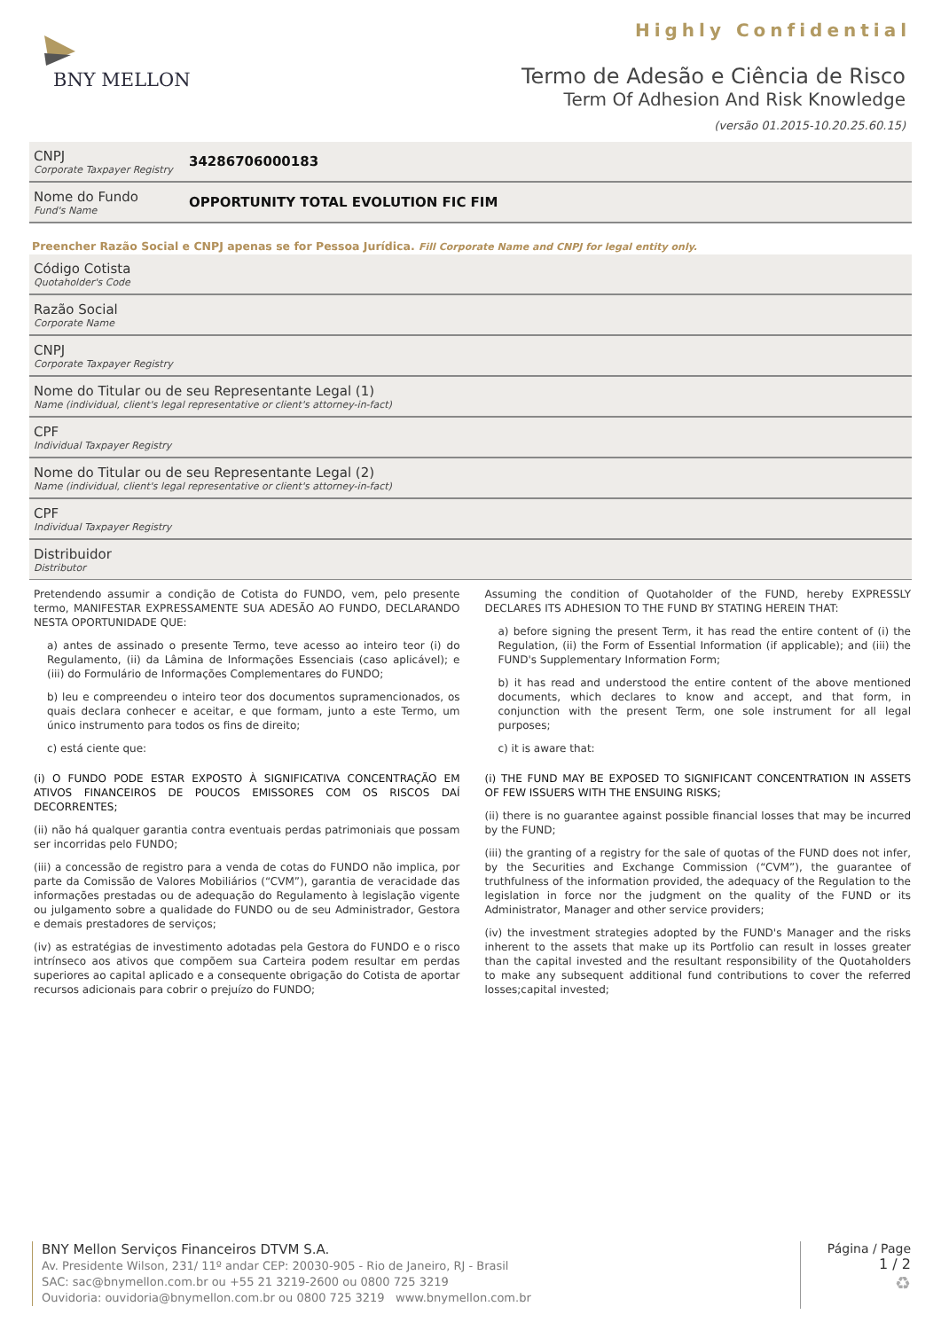BNY MELLON
Highly Confidential
Termo de Adesão e Ciência de Risco
Term Of Adhesion And Risk Knowledge
(versão 01.2015-10.20.25.60.15)
CNPJ
Corporate Taxpayer Registry
34286706000183
Nome do Fundo
Fund's Name
OPPORTUNITY TOTAL EVOLUTION FIC FIM
Preencher Razão Social e CNPJ apenas se for Pessoa Jurídica. Fill Corporate Name and CNPJ for legal entity only.
Código Cotista
Quotaholder's Code
Razão Social
Corporate Name
CNPJ
Corporate Taxpayer Registry
Nome do Titular ou de seu Representante Legal (1)
Name (individual, client's legal representative or client's attorney-in-fact)
CPF
Individual Taxpayer Registry
Nome do Titular ou de seu Representante Legal (2)
Name (individual, client's legal representative or client's attorney-in-fact)
CPF
Individual Taxpayer Registry
Distribuidor
Distributor
Pretendendo assumir a condição de Cotista do FUNDO, vem, pelo presente termo, MANIFESTAR EXPRESSAMENTE SUA ADESÃO AO FUNDO, DECLARANDO NESTA OPORTUNIDADE QUE:
a) antes de assinado o presente Termo, teve acesso ao inteiro teor (i) do Regulamento, (ii) da Lâmina de Informações Essenciais (caso aplicável); e (iii) do Formulário de Informações Complementares do FUNDO;
b) leu e compreendeu o inteiro teor dos documentos supramencionados, os quais declara conhecer e aceitar, e que formam, junto a este Termo, um único instrumento para todos os fins de direito;
c) está ciente que:
(i) O FUNDO PODE ESTAR EXPOSTO À SIGNIFICATIVA CONCENTRAÇÃO EM ATIVOS FINANCEIROS DE POUCOS EMISSORES COM OS RISCOS DAÍ DECORRENTES;
(ii) não há qualquer garantia contra eventuais perdas patrimoniais que possam ser incorridas pelo FUNDO;
(iii) a concessão de registro para a venda de cotas do FUNDO não implica, por parte da Comissão de Valores Mobiliários (“CVM”), garantia de veracidade das informações prestadas ou de adequação do Regulamento à legislação vigente ou julgamento sobre a qualidade do FUNDO ou de seu Administrador, Gestora e demais prestadores de serviços;
(iv) as estratégias de investimento adotadas pela Gestora do FUNDO e o risco intrínseco aos ativos que compõem sua Carteira podem resultar em perdas superiores ao capital aplicado e a consequente obrigação do Cotista de aportar recursos adicionais para cobrir o prejuízo do FUNDO;
Assuming the condition of Quotaholder of the FUND, hereby EXPRESSLY DECLARES ITS ADHESION TO THE FUND BY STATING HEREIN THAT:
a) before signing the present Term, it has read the entire content of (i) the Regulation, (ii) the Form of Essential Information (if applicable); and (iii) the FUND's Supplementary Information Form;
b) it has read and understood the entire content of the above mentioned documents, which declares to know and accept, and that form, in conjunction with the present Term, one sole instrument for all legal purposes;
c) it is aware that:
(i) THE FUND MAY BE EXPOSED TO SIGNIFICANT CONCENTRATION IN ASSETS OF FEW ISSUERS WITH THE ENSUING RISKS;
(ii) there is no guarantee against possible financial losses that may be incurred by the FUND;
(iii) the granting of a registry for the sale of quotas of the FUND does not infer, by the Securities and Exchange Commission (“CVM”), the guarantee of truthfulness of the information provided, the adequacy of the Regulation to the legislation in force nor the judgment on the quality of the FUND or its Administrator, Manager and other service providers;
(iv) the investment strategies adopted by the FUND's Manager and the risks inherent to the assets that make up its Portfolio can result in losses greater than the capital invested and the resultant responsibility of the Quotaholders to make any subsequent additional fund contributions to cover the referred losses;capital invested;
BNY Mellon Serviços Financeiros DTVM S.A.
Av. Presidente Wilson, 231/ 11º andar CEP: 20030-905 - Rio de Janeiro, RJ - Brasil
SAC: sac@bnymellon.com.br ou +55 21 3219-2600 ou 0800 725 3219
Ouvidoria: ouvidoria@bnymellon.com.br ou 0800 725 3219 www.bnymellon.com.br
Página / Page
1 / 2
♻